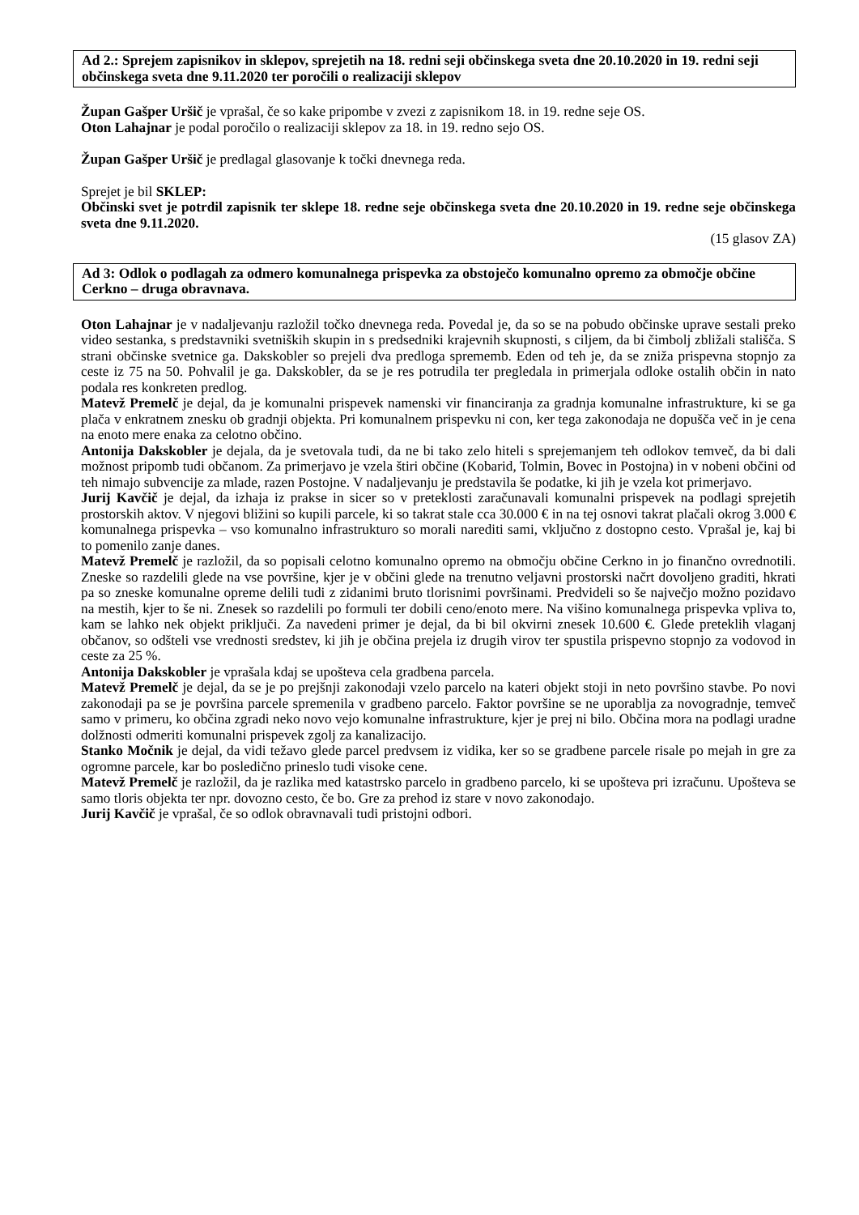Ad 2.: Sprejem zapisnikov in sklepov, sprejetih na 18. redni seji občinskega sveta dne 20.10.2020 in 19. redni seji občinskega sveta dne 9.11.2020 ter poročili o realizaciji sklepov
Župan Gašper Uršič je vprašal, če so kake pripombe v zvezi z zapisnikom 18. in 19. redne seje OS.
Oton Lahajnar je podal poročilo o realizaciji sklepov za 18. in 19. redno sejo OS.
Župan Gašper Uršič je predlagal glasovanje k točki dnevnega reda.
Sprejet je bil SKLEP:
Občinski svet je potrdil zapisnik ter sklepe 18. redne seje občinskega sveta dne 20.10.2020 in 19. redne seje občinskega sveta dne 9.11.2020.
(15 glasov ZA)
Ad 3: Odlok o podlagah za odmero komunalnega prispevka za obstoječo komunalno opremo za območje občine Cerkno – druga obravnava.
Oton Lahajnar je v nadaljevanju razložil točko dnevnega reda. Povedal je, da so se na pobudo občinske uprave sestali preko video sestanka, s predstavniki svetniških skupin in s predsedniki krajevnih skupnosti, s ciljem, da bi čimbolj zbližali stališča. S strani občinske svetnice ga. Dakskobler so prejeli dva predloga sprememb. Eden od teh je, da se zniža prispevna stopnjo za ceste iz 75 na 50. Pohvalil je ga. Dakskobler, da se je res potrudila ter pregledala in primerjala odloke ostalih občin in nato podala res konkreten predlog.
Matevž Premelč je dejal, da je komunalni prispevek namenski vir financiranja za gradnja komunalne infrastrukture, ki se ga plača v enkratnem znesku ob gradnji objekta. Pri komunalnem prispevku ni con, ker tega zakonodaja ne dopušča več in je cena na enoto mere enaka za celotno občino.
Antonija Dakskobler je dejala, da je svetovala tudi, da ne bi tako zelo hiteli s sprejemanjem teh odlokov temveč, da bi dali možnost pripomb tudi občanom. Za primerjavo je vzela štiri občine (Kobarid, Tolmin, Bovec in Postojna) in v nobeni občini od teh nimajo subvencije za mlade, razen Postojne. V nadaljevanju je predstavila še podatke, ki jih je vzela kot primerjavo.
Jurij Kavčič je dejal, da izhaja iz prakse in sicer so v preteklosti zaračunavali komunalni prispevek na podlagi sprejetih prostorskih aktov. V njegovi bližini so kupili parcele, ki so takrat stale cca 30.000 € in na tej osnovi takrat plačali okrog 3.000 € komunalnega prispevka – vso komunalno infrastrukturo so morali narediti sami, vključno z dostopno cesto. Vprašal je, kaj bi to pomenilo zanje danes.
Matevž Premelč je razložil, da so popisali celotno komunalno opremo na območju občine Cerkno in jo finančno ovrednotili. Zneske so razdelili glede na vse površine, kjer je v občini glede na trenutno veljavni prostorski načrt dovoljeno graditi, hkrati pa so zneske komunalne opreme delili tudi z zidanimi bruto tlorisnimi površinami. Predvideli so še največjo možno pozidavo na mestih, kjer to še ni. Znesek so razdelili po formuli ter dobili ceno/enoto mere. Na višino komunalnega prispevka vpliva to, kam se lahko nek objekt priključi. Za navedeni primer je dejal, da bi bil okvirni znesek 10.600 €. Glede preteklih vlaganj občanov, so odšteli vse vrednosti sredstev, ki jih je občina prejela iz drugih virov ter spustila prispevno stopnjo za vodovod in ceste za 25 %.
Antonija Dakskobler je vprašala kdaj se upošteva cela gradbena parcela.
Matevž Premelč je dejal, da se je po prejšnji zakonodaji vzelo parcelo na kateri objekt stoji in neto površino stavbe. Po novi zakonodaji pa se je površina parcele spremenila v gradbeno parcelo. Faktor površine se ne uporablja za novogradnje, temveč samo v primeru, ko občina zgradi neko novo vejo komunalne infrastrukture, kjer je prej ni bilo. Občina mora na podlagi uradne dolžnosti odmeriti komunalni prispevek zgolj za kanalizacijo.
Stanko Močnik je dejal, da vidi težavo glede parcel predvsem iz vidika, ker so se gradbene parcele risale po mejah in gre za ogromne parcele, kar bo posledično prineslo tudi visoke cene.
Matevž Premelč je razložil, da je razlika med katastrsko parcelo in gradbeno parcelo, ki se upošteva pri izračunu. Upošteva se samo tloris objekta ter npr. dovozno cesto, če bo. Gre za prehod iz stare v novo zakonodajo.
Jurij Kavčič je vprašal, če so odlok obravnavali tudi pristojni odbori.